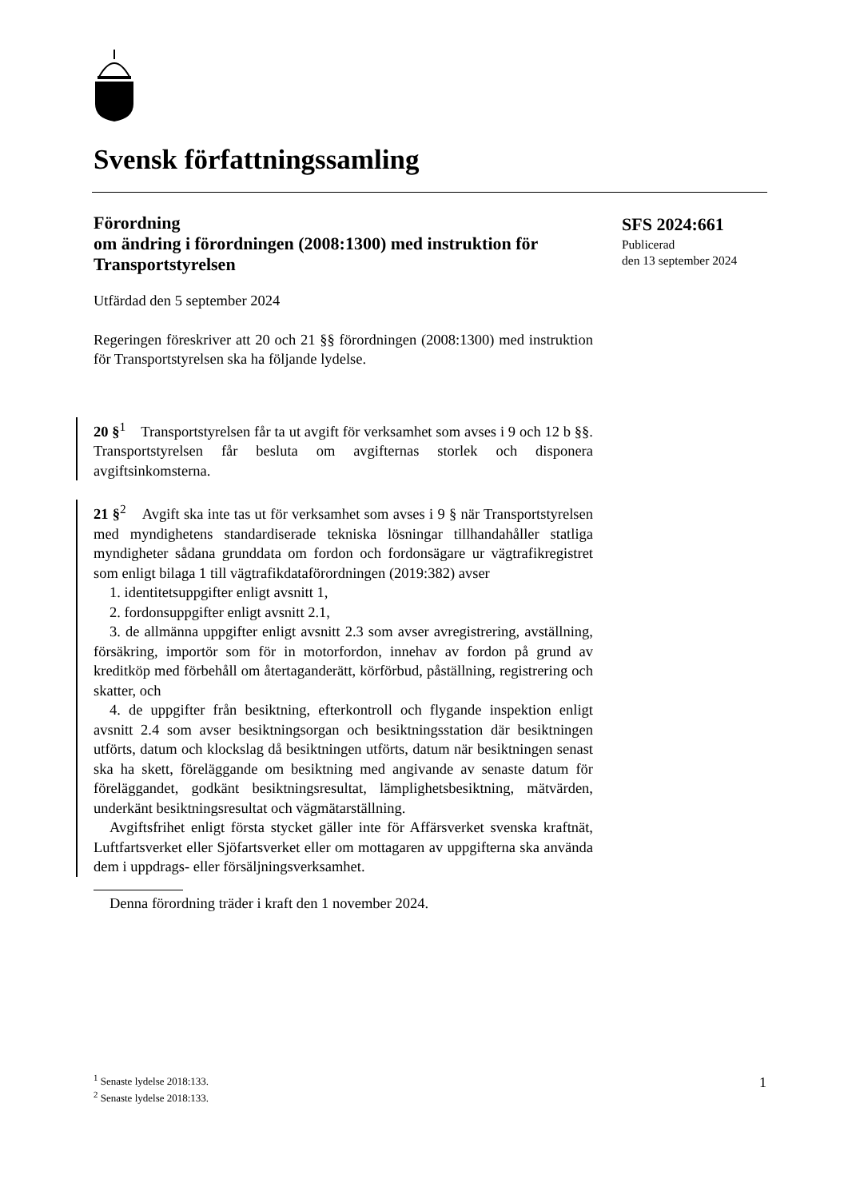Svensk författningssamling
Förordning
om ändring i förordningen (2008:1300) med instruktion för Transportstyrelsen
Utfärdad den 5 september 2024
Regeringen föreskriver att 20 och 21 §§ förordningen (2008:1300) med instruktion för Transportstyrelsen ska ha följande lydelse.
20 §<sup>1</sup> Transportstyrelsen får ta ut avgift för verksamhet som avses i 9 och 12 b §§. Transportstyrelsen får besluta om avgifternas storlek och disponera avgiftsinkomsterna.
21 §<sup>2</sup> Avgift ska inte tas ut för verksamhet som avses i 9 § när Transport­styrelsen med myndighetens standardiserade tekniska lösningar tillhanda­håller statliga myndigheter sådana grunddata om fordon och fordonsägare ur vägtrafikregistret som enligt bilaga 1 till vägtrafikdataförordningen (2019:382) avser
1. identitetsuppgifter enligt avsnitt 1,
2. fordonsuppgifter enligt avsnitt 2.1,
3. de allmänna uppgifter enligt avsnitt 2.3 som avser avregistrering, avställning, försäkring, importör som för in motorfordon, innehav av fordon på grund av kreditköp med förbehåll om återtaganderätt, körförbud, påställ­ning, registrering och skatter, och
4. de uppgifter från besiktning, efterkontroll och flygande inspektion en­ligt avsnitt 2.4 som avser besiktningsorgan och besiktningsstation där besiktningen utförts, datum och klockslag då besiktningen utförts, datum när besiktningen senast ska ha skett, föreläggande om besiktning med angivande av senaste datum för föreläggandet, godkänt besiktningsresultat, lämplig­hetsbesiktning, mätvärden, underkänt besiktningsresultat och vägmätarställ­ning.
Avgiftsfrihet enligt första stycket gäller inte för Affärsverket svenska kraftnät, Luftfartsverket eller Sjöfartsverket eller om mottagaren av upp­gifterna ska använda dem i uppdrags- eller försäljningsverksamhet.
Denna förordning träder i kraft den 1 november 2024.
SFS 2024:661
Publicerad
den 13 september 2024
<sup>1</sup> Senaste lydelse 2018:133.
<sup>2</sup> Senaste lydelse 2018:133.
1